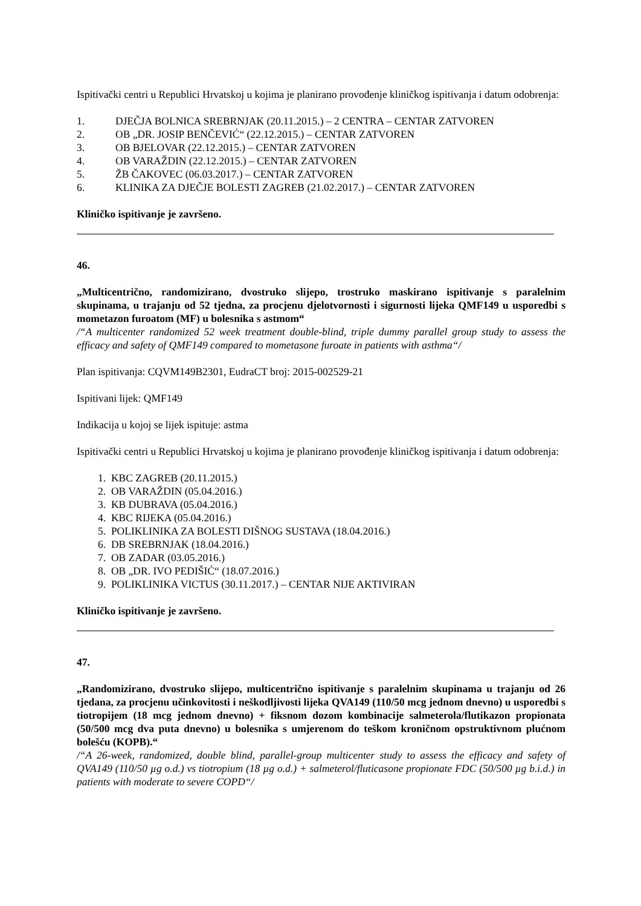Ispitivački centri u Republici Hrvatskoj u kojima je planirano provođenje kliničkog ispitivanja i datum odobrenja:
1. DJEČJA BOLNICA SREBRNJAK (20.11.2015.) – 2 CENTRA – CENTAR ZATVOREN
2. OB „DR. JOSIP BENČEVIĆ“ (22.12.2015.) – CENTAR ZATVOREN
3. OB BJELOVAR (22.12.2015.) – CENTAR ZATVOREN
4. OB VARAŽDIN (22.12.2015.) – CENTAR ZATVOREN
5. ŽB ČAKOVEC (06.03.2017.) – CENTAR ZATVOREN
6. KLINIKA ZA DJEČJE BOLESTI ZAGREB (21.02.2017.) – CENTAR ZATVOREN
Kliničko ispitivanje je završeno.
46.
„Multicentrično, randomizirano, dvostruko slijepo, trostruko maskirano ispitivanje s paralelnim skupinama, u trajanju od 52 tjedna, za procjenu djelotvornosti i sigurnosti lijeka QMF149 u usporedbi s mometazon furoatom (MF) u bolesnika s astmom“
/“A multicenter randomized 52 week treatment double-blind, triple dummy parallel group study to assess the efficacy and safety of QMF149 compared to mometasone furoate in patients with asthma“/
Plan ispitivanja: CQVM149B2301, EudraCT broj: 2015-002529-21
Ispitivani lijek: QMF149
Indikacija u kojoj se lijek ispituje: astma
Ispitivački centri u Republici Hrvatskoj u kojima je planirano provođenje kliničkog ispitivanja i datum odobrenja:
1. KBC ZAGREB (20.11.2015.)
2. OB VARAŽDIN (05.04.2016.)
3. KB DUBRAVA (05.04.2016.)
4. KBC RIJEKA (05.04.2016.)
5. POLIKLINIKA ZA BOLESTI DIŠNOG SUSTAVA (18.04.2016.)
6. DB SREBRNJAK (18.04.2016.)
7. OB ZADAR (03.05.2016.)
8. OB „DR. IVO PEDIŠIĆ“ (18.07.2016.)
9. POLIKLINIKA VICTUS (30.11.2017.) – CENTAR NIJE AKTIVIRAN
Kliničko ispitivanje je završeno.
47.
„Randomizirano, dvostruko slijepo, multicentrično ispitivanje s paralelnim skupinama u trajanju od 26 tjedana, za procjenu učinkovitosti i neškodljivosti lijeka QVA149 (110/50 mcg jednom dnevno) u usporedbi s tiotropijem (18 mcg jednom dnevno) + fiksnom dozom kombinacije salmeterola/flutikazon propionata (50/500 mcg dva puta dnevno) u bolesnika s umjerenom do teškom kroničnom opstruktivnom plućnom bolešću (KOPB).“
/“A 26-week, randomized, double blind, parallel-group multicenter study to assess the efficacy and safety of QVA149 (110/50 µg o.d.) vs tiotropium (18 µg o.d.) + salmeterol/fluticasone propionate FDC (50/500 µg b.i.d.) in patients with moderate to severe COPD“/